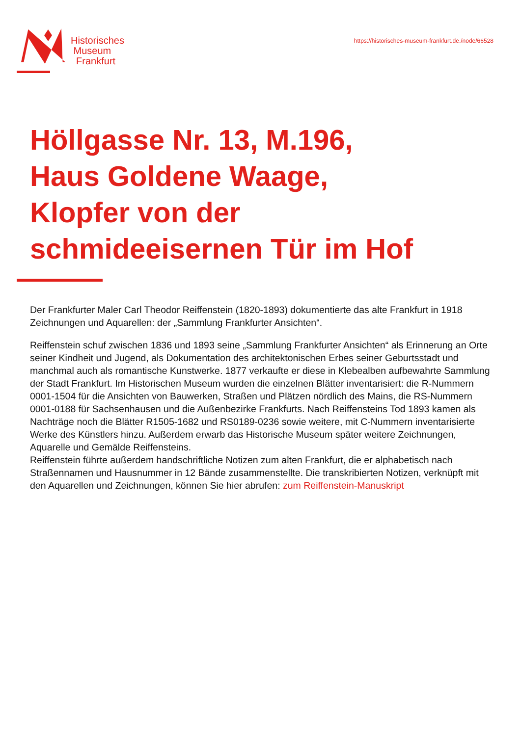Historisches
Museum
Frankfurt
https://historisches-museum-frankfurt.de./node/66528
Höllgasse Nr. 13, M.196,
Haus Goldene Waage,
Klopfer von der
schmideeisernen Tür im Hof
Der Frankfurter Maler Carl Theodor Reiffenstein (1820-1893) dokumentierte das alte Frankfurt in 1918 Zeichnungen und Aquarellen: der „Sammlung Frankfurter Ansichten“.
Reiffenstein schuf zwischen 1836 und 1893 seine „Sammlung Frankfurter Ansichten“ als Erinnerung an Orte seiner Kindheit und Jugend, als Dokumentation des architektonischen Erbes seiner Geburtsstadt und manchmal auch als romantische Kunstwerke. 1877 verkaufte er diese in Klebealben aufbewahrte Sammlung der Stadt Frankfurt. Im Historischen Museum wurden die einzelnen Blätter inventarisiert: die R-Nummern 0001-1504 für die Ansichten von Bauwerken, Straßen und Plätzen nördlich des Mains, die RS-Nummern 0001-0188 für Sachsenhausen und die Außenbezirke Frankfurts. Nach Reiffensteins Tod 1893 kamen als Nachträge noch die Blätter R1505-1682 und RS0189-0236 sowie weitere, mit C-Nummern inventarisierte Werke des Künstlers hinzu. Außerdem erwarb das Historische Museum später weitere Zeichnungen, Aquarelle und Gemälde Reiffensteins.
Reiffenstein führte außerdem handschriftliche Notizen zum alten Frankfurt, die er alphabetisch nach Straßennamen und Hausnummer in 12 Bände zusammenstellte. Die transkribierten Notizen, verknüpft mit den Aquarellen und Zeichnungen, können Sie hier abrufen: zum Reiffenstein-Manuskript